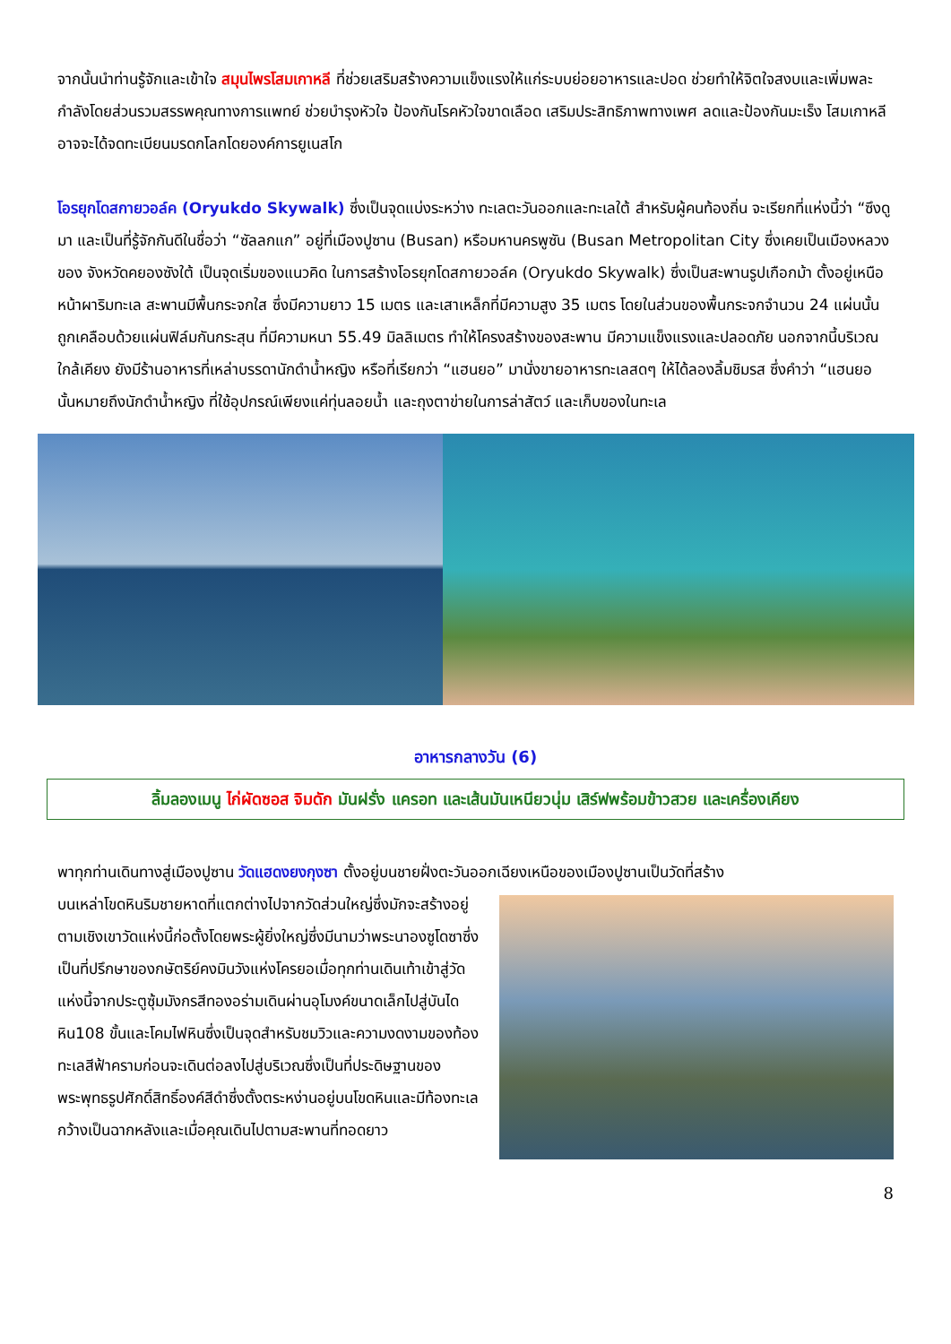จากนั้นนำท่านรู้จักและเข้าใจ สมุนไพรโสมเกาหลี ที่ช่วยเสริมสร้างความแข็งแรงให้แก่ระบบย่อยอาหารและปอด ช่วยทำให้จิตใจสงบและเพิ่มพละกำลังโดยส่วนรวมสรรพคุณทางการแพทย์ ช่วยบำรุงหัวใจ ป้องกันโรคหัวใจขาดเลือด เสริมประสิทธิภาพทางเพศ ลดและป้องกันมะเร็ง โสมเกาหลีอาจจะได้จดทะเบียนมรดกโลกโดยองค์การยูเนสโก
โอรยุกโดสกายวอล์ค (Oryukdo Skywalk) ซึ่งเป็นจุดแบ่งระหว่าง ทะเลตะวันออกและทะเลใต้ สำหรับผู้คนท้องถิ่น จะเรียกที่แห่งนี้ว่า “ซึงดูมา และเป็นที่รู้จักกันดีในชื่อว่า “ซัลลกแก” อยู่ที่เมืองปูซาน (Busan) หรือมหานครพูซัน (Busan Metropolitan City ซึ่งเคยเป็นเมืองหลวงของ จังหวัดคยองซังใต้ เป็นจุดเริ่มของแนวคิด ในการสร้างโอรยุกโดสกายวอล์ค (Oryukdo Skywalk) ซึ่งเป็นสะพานรูปเกือกม้า ตั้งอยู่เหนือหน้าผาริมทะเล สะพานมีพื้นกระจกใส ซึ่งมีความยาว 15 เมตร และเสาเหล็กที่มีความสูง 35 เมตร โดยในส่วนของพื้นกระจกจำนวน 24 แผ่นนั้น ถูกเคลือบด้วยแผ่นฟิล์มกันกระสุน ที่มีความหนา 55.49 มิลลิเมตร ทำให้โครงสร้างของสะพาน มีความแข็งแรงและปลอดภัย นอกจากนี้บริเวณใกล้เคียง ยังมีร้านอาหารที่เหล่าบรรดานักดำน้ำหญิง หรือที่เรียกว่า “แฮนยอ” มานั่งขายอาหารทะเลสดๆ ให้ได้ลองลิ้มชิมรส ซึ่งคำว่า “แฮนยอ นั้นหมายถึงนักดำน้ำหญิง ที่ใช้อุปกรณ์เพียงแค่ทุ่นลอยน้ำ และถุงตาข่ายในการล่าสัตว์ และเก็บของในทะเล
อาหารกลางวัน (6)
ลิ้มลองเมนู ไก่ผัดซอส จิมดัก มันฝรั่ง แครอท และเส้นมันเหนียวนุ่ม เสิร์ฟพร้อมข้าวสวย และเครื่องเคียง
พาทุกท่านเดินทางสู่เมืองปูซาน วัดแฮดงยงกุงซา ตั้งอยู่บนชายฝั่งตะวันออกเฉียงเหนือของเมืองปูซานเป็นวัดที่สร้าง
บนเหล่าโขดหินริมชายหาดที่แตกต่างไปจากวัดส่วนใหญ่ซึ่งมักจะสร้างอยู่ตามเชิงเขาวัดแห่งนี้ก่อตั้งโดยพระผู้ยิ่งใหญ่ซึ่งมีนามว่าพระนาองซูโดซาซึ่งเป็นที่ปรึกษาของกษัตริย์คงมินวังแห่งโครยอเมื่อทุกท่านเดินเท้าเข้าสู่วัดแห่งนี้จากประตูซุ้มมังกรสีทองอร่ามเดินผ่านอุโมงค์ขนาดเล็กไปสู่บันไดหิน108 ขั้นและโคมไฟหินซึ่งเป็นจุดสำหรับชมวิวและความงดงามของท้องทะเลสีฟ้าครามก่อนจะเดินต่อลงไปสู่บริเวณซึ่งเป็นที่ประดิษฐานของพระพุทธรูปศักดิ์สิทธิ์องค์สีดำซึ่งตั้งตระหง่านอยู่บนโขดหินและมีท้องทะเลกว้างเป็นฉากหลังและเมื่อคุณเดินไปตามสะพานที่ทอดยาว
8